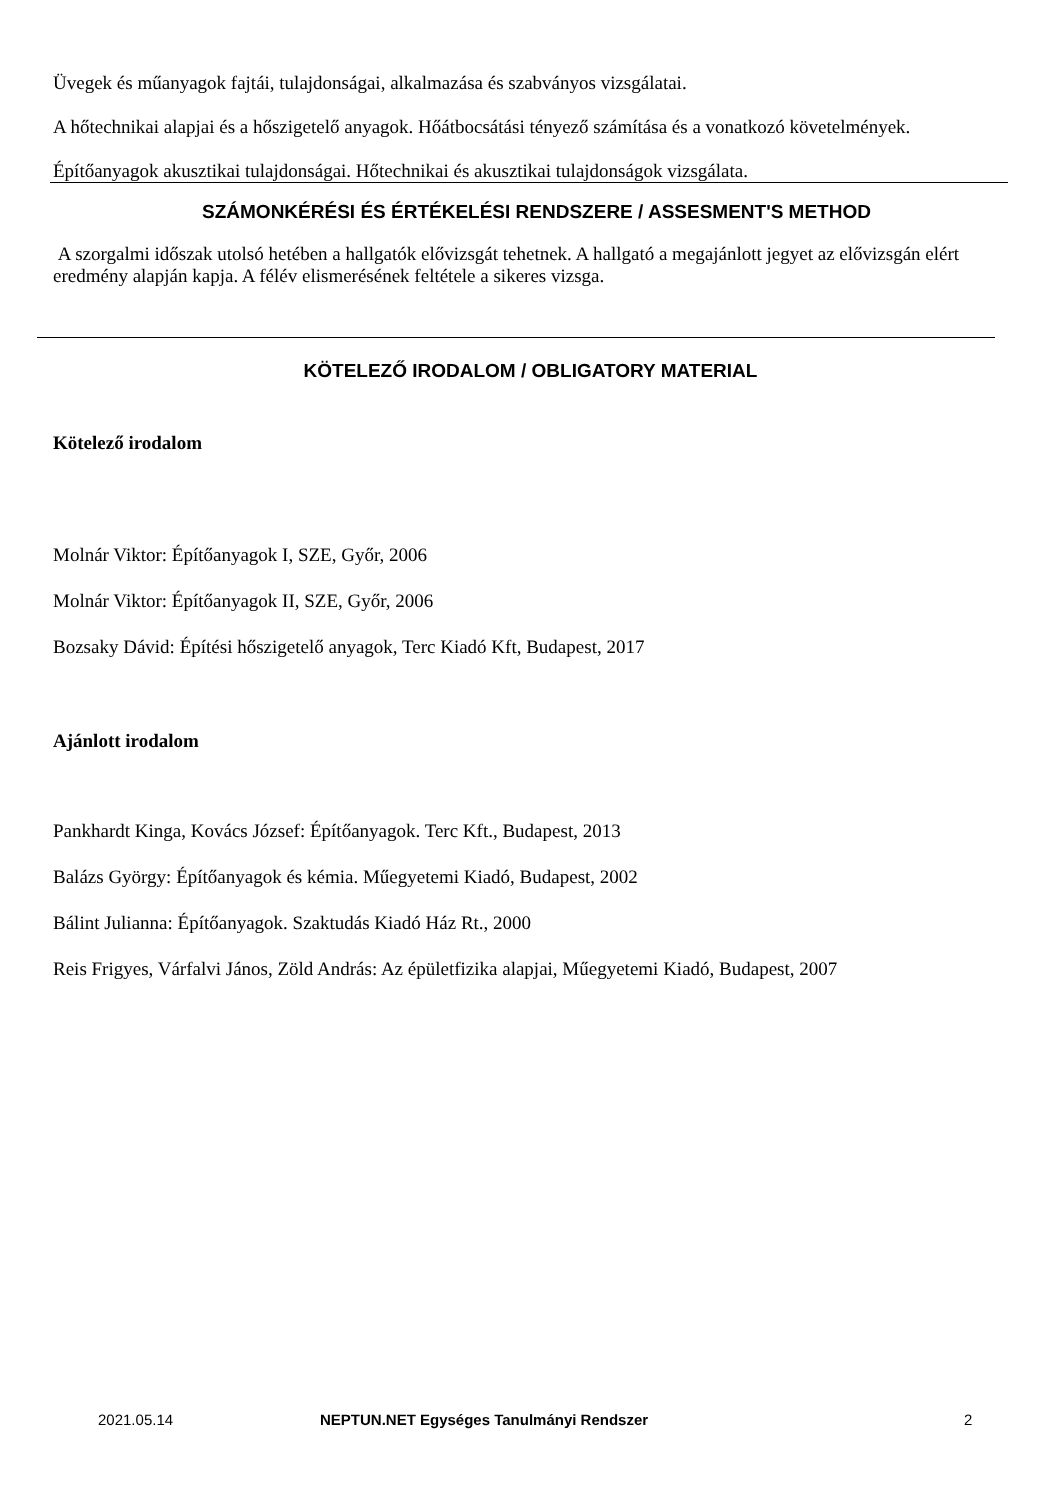Üvegek és műanyagok fajtái, tulajdonságai, alkalmazása és szabványos vizsgálatai.
A hőtechnikai alapjai és a hőszigetelő anyagok. Hőátbocsátási tényező számítása és a vonatkozó követelmények.
Építőanyagok akusztikai tulajdonságai. Hőtechnikai és akusztikai tulajdonságok vizsgálata.
SZÁMONKÉRÉSI ÉS ÉRTÉKELÉSI RENDSZERE / ASSESMENT'S METHOD
A szorgalmi időszak utolsó hetében a hallgatók elővizsgát tehetnek. A hallgató a megajánlott jegyet az elővizsgán elért eredmény alapján kapja. A félév elismerésének feltétele a sikeres vizsga.
KÖTELEZŐ IRODALOM / OBLIGATORY MATERIAL
Kötelező irodalom
Molnár Viktor: Építőanyagok I, SZE, Győr, 2006
Molnár Viktor: Építőanyagok II, SZE, Győr, 2006
Bozsaky Dávid: Építési hőszigetelő anyagok, Terc Kiadó Kft, Budapest, 2017
Ajánlott irodalom
Pankhardt Kinga, Kovács József: Építőanyagok. Terc Kft., Budapest, 2013
Balázs György: Építőanyagok és kémia. Műegyetemi Kiadó, Budapest, 2002
Bálint Julianna: Építőanyagok. Szaktudás Kiadó Ház Rt., 2000
Reis Frigyes, Várfalvi János, Zöld András: Az épületfizika alapjai, Műegyetemi Kiadó, Budapest, 2007
2021.05.14 NEPTUN.NET Egységes Tanulmányi Rendszer 2